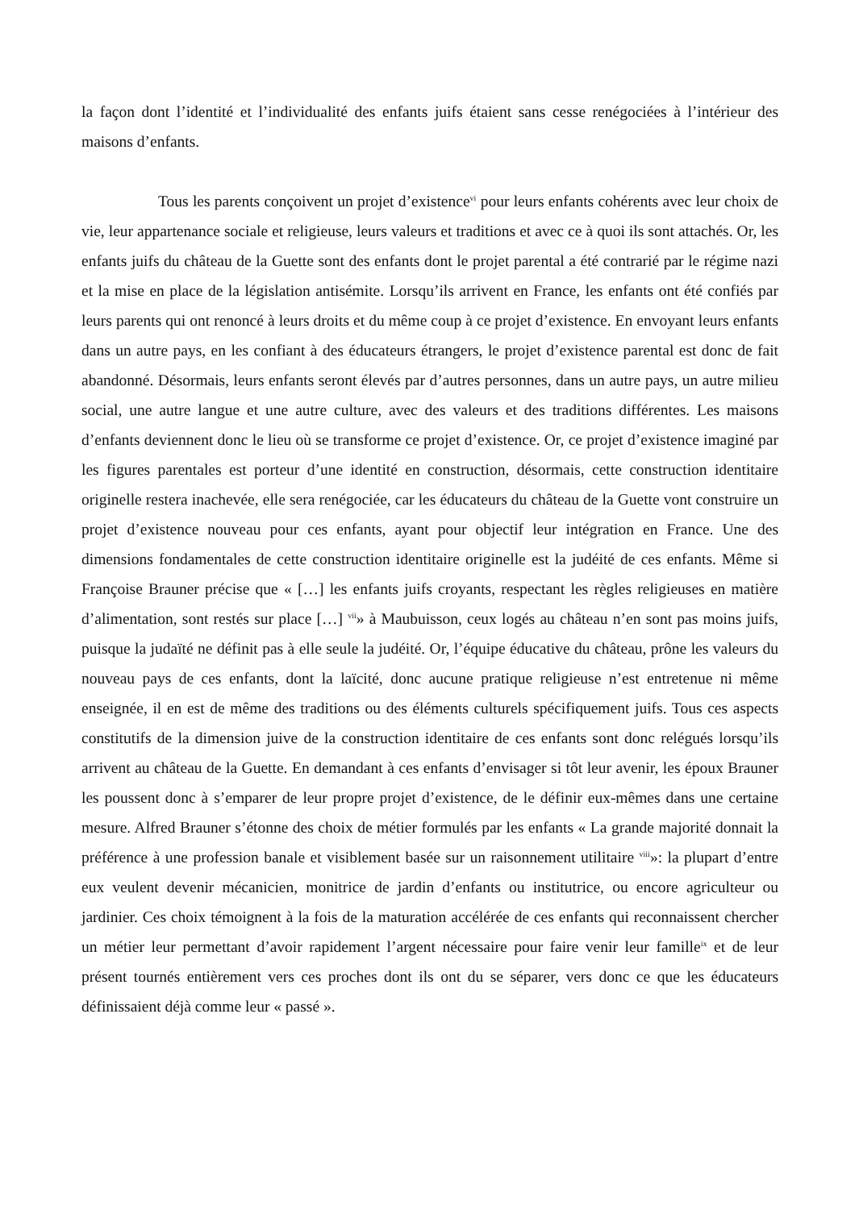la façon dont l’identité et l’individualité des enfants juifs étaient sans cesse renégociées à l’intérieur des maisons d’enfants.
Tous les parents conçoivent un projet d’existence<sup>vi</sup> pour leurs enfants cohérents avec leur choix de vie, leur appartenance sociale et religieuse, leurs valeurs et traditions et avec ce à quoi ils sont attachés. Or, les enfants juifs du château de la Guette sont des enfants dont le projet parental a été contrarié par le régime nazi et la mise en place de la législation antisémite. Lorsqu’ils arrivent en France, les enfants ont été confiés par leurs parents qui ont renoncé à leurs droits et du même coup à ce projet d’existence. En envoyant leurs enfants dans un autre pays, en les confiant à des éducateurs étrangers, le projet d’existence parental est donc de fait abandonné. Désormais, leurs enfants seront élevés par d’autres personnes, dans un autre pays, un autre milieu social, une autre langue et une autre culture, avec des valeurs et des traditions différentes. Les maisons d’enfants deviennent donc le lieu où se transforme ce projet d’existence. Or, ce projet d’existence imaginé par les figures parentales est porteur d’une identité en construction, désormais, cette construction identitaire originelle restera inachevée, elle sera renégociée, car les éducateurs du château de la Guette vont construire un projet d’existence nouveau pour ces enfants, ayant pour objectif leur intégration en France. Une des dimensions fondamentales de cette construction identitaire originelle est la judéité de ces enfants. Même si Françoise Brauner précise que « […] les enfants juifs croyants, respectant les règles religieuses en matière d’alimentation, sont restés sur place […] <sup>vii</sup>» à Maubuisson, ceux logés au château n’en sont pas moins juifs, puisque la judaïté ne définit pas à elle seule la judéité. Or, l’équipe éducative du château, prône les valeurs du nouveau pays de ces enfants, dont la laïcité, donc aucune pratique religieuse n’est entretenue ni même enseignée, il en est de même des traditions ou des éléments culturels spécifiquement juifs. Tous ces aspects constitutifs de la dimension juive de la construction identitaire de ces enfants sont donc relégués lorsqu’ils arrivent au château de la Guette. En demandant à ces enfants d’envisager si tôt leur avenir, les époux Brauner les poussent donc à s’emparer de leur propre projet d’existence, de le définir eux-mêmes dans une certaine mesure. Alfred Brauner s’étonne des choix de métier formulés par les enfants « La grande majorité donnait la préférence à une profession banale et visiblement basée sur un raisonnement utilitaire <sup>viii</sup>»: la plupart d’entre eux veulent devenir mécanicien, monitrice de jardin d’enfants ou institutrice, ou encore agriculteur ou jardinier. Ces choix témoignent à la fois de la maturation accélérée de ces enfants qui reconnaissent chercher un métier leur permettant d’avoir rapidement l’argent nécessaire pour faire venir leur famille<sup>ix</sup> et de leur présent tournés entièrement vers ces proches dont ils ont du se séparer, vers donc ce que les éducateurs définissaient déjà comme leur « passé ».